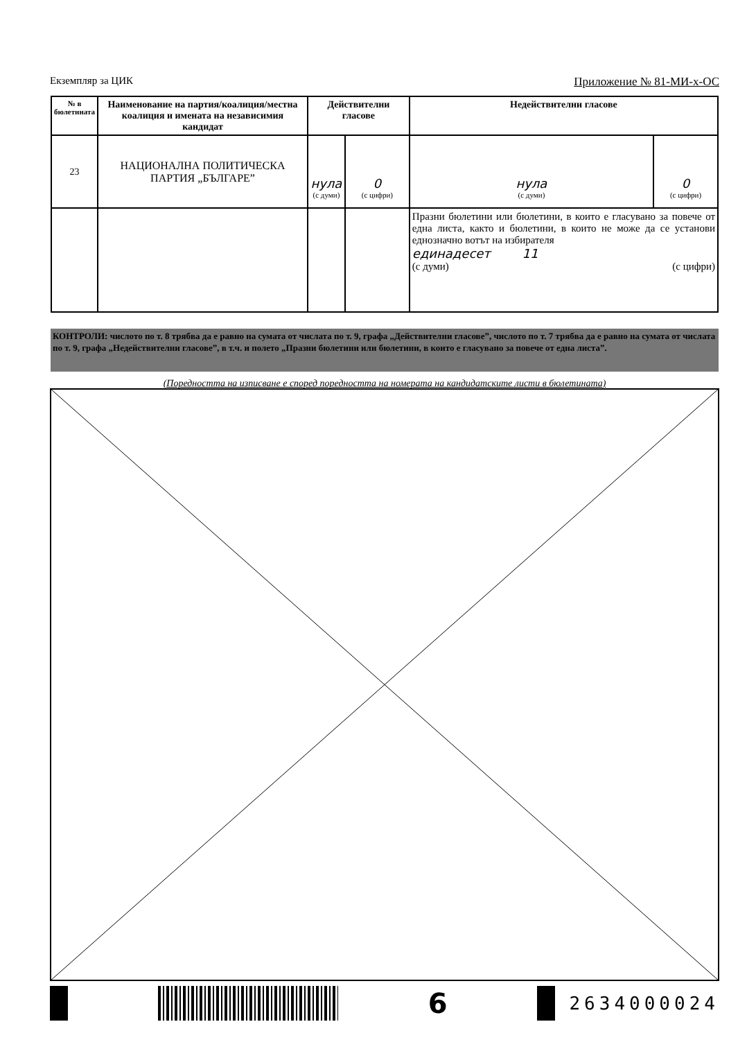Екземпляр за ЦИК Приложение № 81-МИ-х-ОС
| № в бюлетината | Наименование на партия/коалиция/местна коалиция и имената на независимия кандидат | Действителни гласове | | Недействителни гласове | |
| --- | --- | --- | --- | --- | --- |
| 23 | НАЦИОНАЛНА ПОЛИТИЧЕСКА ПАРТИЯ „БЪЛГАРЕ” | нула (с думи) | 0 (с цифри) | нула (с думи) | 0 (с цифри) |
| | | | | Празни бюлетини или бюлетини, в които е гласувано за повече от една листа, както и бюлетини, в които не може да се установи еднозначно вотът на избирателя единадесет 11 (с думи) (с цифри) | |
КОНТРОЛИ: числото по т. 8 трябва да е равно на сумата от числата по т. 9, графа „Действителни гласове”, числото по т. 7 трябва да е равно на сумата от числата по т. 9, графа „Недействителни гласове”, в т.ч. и полето „Празни бюлетини или бюлетини, в които е гласувано за повече от една листа”.
(Поредността на изписване е според поредността на номерата на кандидатските листи в бюлетината)
6
2634000024